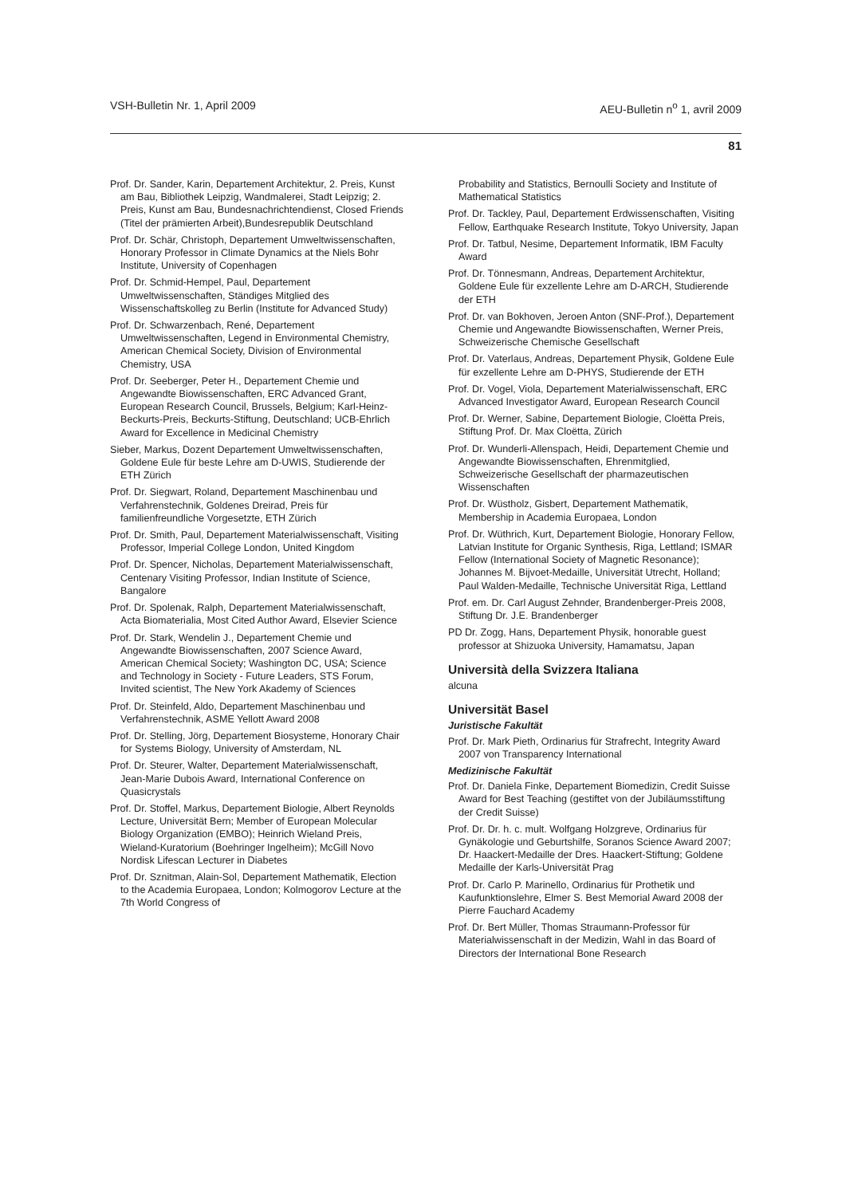VSH-Bulletin Nr. 1, April 2009 AEU-Bulletin n<sup>o</sup> 1, avril 2009
81
Prof. Dr. Sander, Karin, Departement Architektur, 2. Preis, Kunst am Bau, Bibliothek Leipzig, Wandmalerei, Stadt Leipzig; 2. Preis, Kunst am Bau, Bundesnachrichtendienst, Closed Friends (Titel der prämierten Arbeit),Bundesrepublik Deutschland
Prof. Dr. Schär, Christoph, Departement Umweltwissenschaften, Honorary Professor in Climate Dynamics at the Niels Bohr Institute, University of Copenhagen
Prof. Dr. Schmid-Hempel, Paul, Departement Umweltwissenschaften, Ständiges Mitglied des Wissenschaftskolleg zu Berlin (Institute for Advanced Study)
Prof. Dr. Schwarzenbach, René, Departement Umweltwissenschaften, Legend in Environmental Chemistry, American Chemical Society, Division of Environmental Chemistry, USA
Prof. Dr. Seeberger, Peter H., Departement Chemie und Angewandte Biowissenschaften, ERC Advanced Grant, European Research Council, Brussels, Belgium; Karl-Heinz-Beckurts-Preis, Beckurts-Stiftung, Deutschland; UCB-Ehrlich Award for Excellence in Medicinal Chemistry
Sieber, Markus, Dozent Departement Umweltwissenschaften, Goldene Eule für beste Lehre am D-UWIS, Studierende der ETH Zürich
Prof. Dr. Siegwart, Roland, Departement Maschinenbau und Verfahrenstechnik, Goldenes Dreirad, Preis für familienfreundliche Vorgesetzte, ETH Zürich
Prof. Dr. Smith, Paul, Departement Materialwissenschaft, Visiting Professor, Imperial College London, United Kingdom
Prof. Dr. Spencer, Nicholas, Departement Materialwissenschaft, Centenary Visiting Professor, Indian Institute of Science, Bangalore
Prof. Dr. Spolenak, Ralph, Departement Materialwissenschaft, Acta Biomaterialia, Most Cited Author Award, Elsevier Science
Prof. Dr. Stark, Wendelin J., Departement Chemie und Angewandte Biowissenschaften, 2007 Science Award, American Chemical Society; Washington DC, USA; Science and Technology in Society - Future Leaders, STS Forum, Invited scientist, The New York Akademy of Sciences
Prof. Dr. Steinfeld, Aldo, Departement Maschinenbau und Verfahrenstechnik, ASME Yellott Award 2008
Prof. Dr. Stelling, Jörg, Departement Biosysteme, Honorary Chair for Systems Biology, University of Amsterdam, NL
Prof. Dr. Steurer, Walter, Departement Materialwissenschaft, Jean-Marie Dubois Award, International Conference on Quasicrystals
Prof. Dr. Stoffel, Markus, Departement Biologie, Albert Reynolds Lecture, Universität Bern; Member of European Molecular Biology Organization (EMBO); Heinrich Wieland Preis, Wieland-Kuratorium (Boehringer Ingelheim); McGill Novo Nordisk Lifescan Lecturer in Diabetes
Prof. Dr. Sznitman, Alain-Sol, Departement Mathematik, Election to the Academia Europaea, London; Kolmogorov Lecture at the 7th World Congress of
Probability and Statistics, Bernoulli Society and Institute of Mathematical Statistics
Prof. Dr. Tackley, Paul, Departement Erdwissenschaften, Visiting Fellow, Earthquake Research Institute, Tokyo University, Japan
Prof. Dr. Tatbul, Nesime, Departement Informatik, IBM Faculty Award
Prof. Dr. Tönnesmann, Andreas, Departement Architektur, Goldene Eule für exzellente Lehre am D-ARCH, Studierende der ETH
Prof. Dr. van Bokhoven, Jeroen Anton (SNF-Prof.), Departement Chemie und Angewandte Biowissenschaften, Werner Preis, Schweizerische Chemische Gesellschaft
Prof. Dr. Vaterlaus, Andreas, Departement Physik, Goldene Eule für exzellente Lehre am D-PHYS, Studierende der ETH
Prof. Dr. Vogel, Viola, Departement Materialwissenschaft, ERC Advanced Investigator Award, European Research Council
Prof. Dr. Werner, Sabine, Departement Biologie, Cloëtta Preis, Stiftung Prof. Dr. Max Cloëtta, Zürich
Prof. Dr. Wunderli-Allenspach, Heidi, Departement Chemie und Angewandte Biowissenschaften, Ehrenmitglied, Schweizerische Gesellschaft der pharmazeutischen Wissenschaften
Prof. Dr. Wüstholz, Gisbert, Departement Mathematik, Membership in Academia Europaea, London
Prof. Dr. Wüthrich, Kurt, Departement Biologie, Honorary Fellow, Latvian Institute for Organic Synthesis, Riga, Lettland; ISMAR Fellow (International Society of Magnetic Resonance); Johannes M. Bijvoet-Medaille, Universität Utrecht, Holland; Paul Walden-Medaille, Technische Universität Riga, Lettland
Prof. em. Dr. Carl August Zehnder, Brandenberger-Preis 2008, Stiftung Dr. J.E. Brandenberger
PD Dr. Zogg, Hans, Departement Physik, honorable guest professor at Shizuoka University, Hamamatsu, Japan
Università della Svizzera Italiana
alcuna
Universität Basel
Juristische Fakultät
Prof. Dr. Mark Pieth, Ordinarius für Strafrecht, Integrity Award 2007 von Transparency International
Medizinische Fakultät
Prof. Dr. Daniela Finke, Departement Biomedizin, Credit Suisse Award for Best Teaching (gestiftet von der Jubiläumsstiftung der Credit Suisse)
Prof. Dr. Dr. h. c. mult. Wolfgang Holzgreve, Ordinarius für Gynäkologie und Geburtshilfe, Soranos Science Award 2007; Dr. Haackert-Medaille der Dres. Haackert-Stiftung; Goldene Medaille der Karls-Universität Prag
Prof. Dr. Carlo P. Marinello, Ordinarius für Prothetik und Kaufunktionslehre, Elmer S. Best Memorial Award 2008 der Pierre Fauchard Academy
Prof. Dr. Bert Müller, Thomas Straumann-Professor für Materialwissenschaft in der Medizin, Wahl in das Board of Directors der International Bone Research